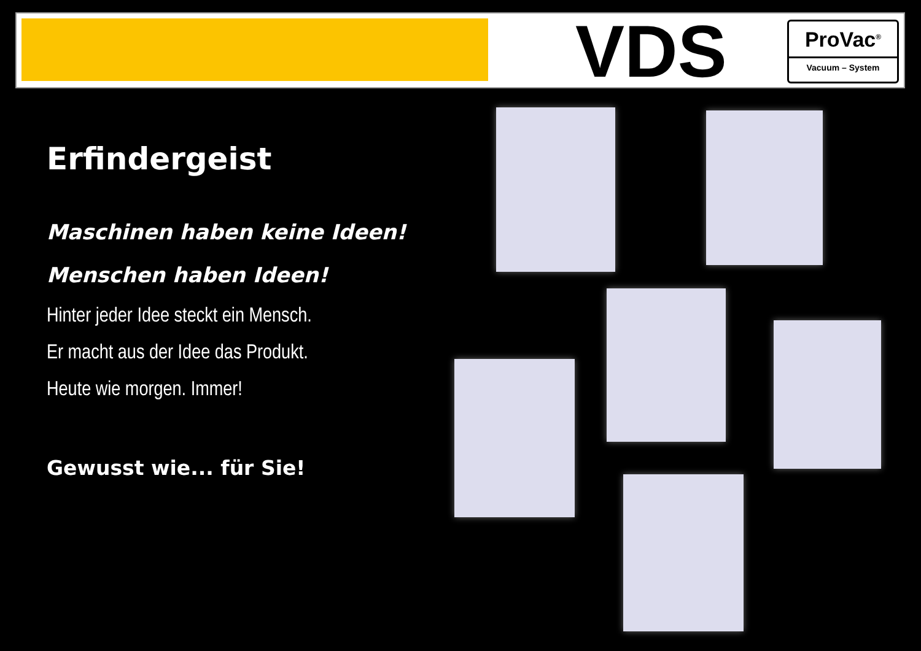VDS
ProVac<sup>®</sup>
Vacuum – System
Erfindergeist
Maschinen haben keine Ideen!
Menschen haben Ideen!
Hinter jeder Idee steckt ein Mensch.
Er macht aus der Idee das Produkt.
Heute wie morgen. Immer!
Gewusst wie... für Sie!